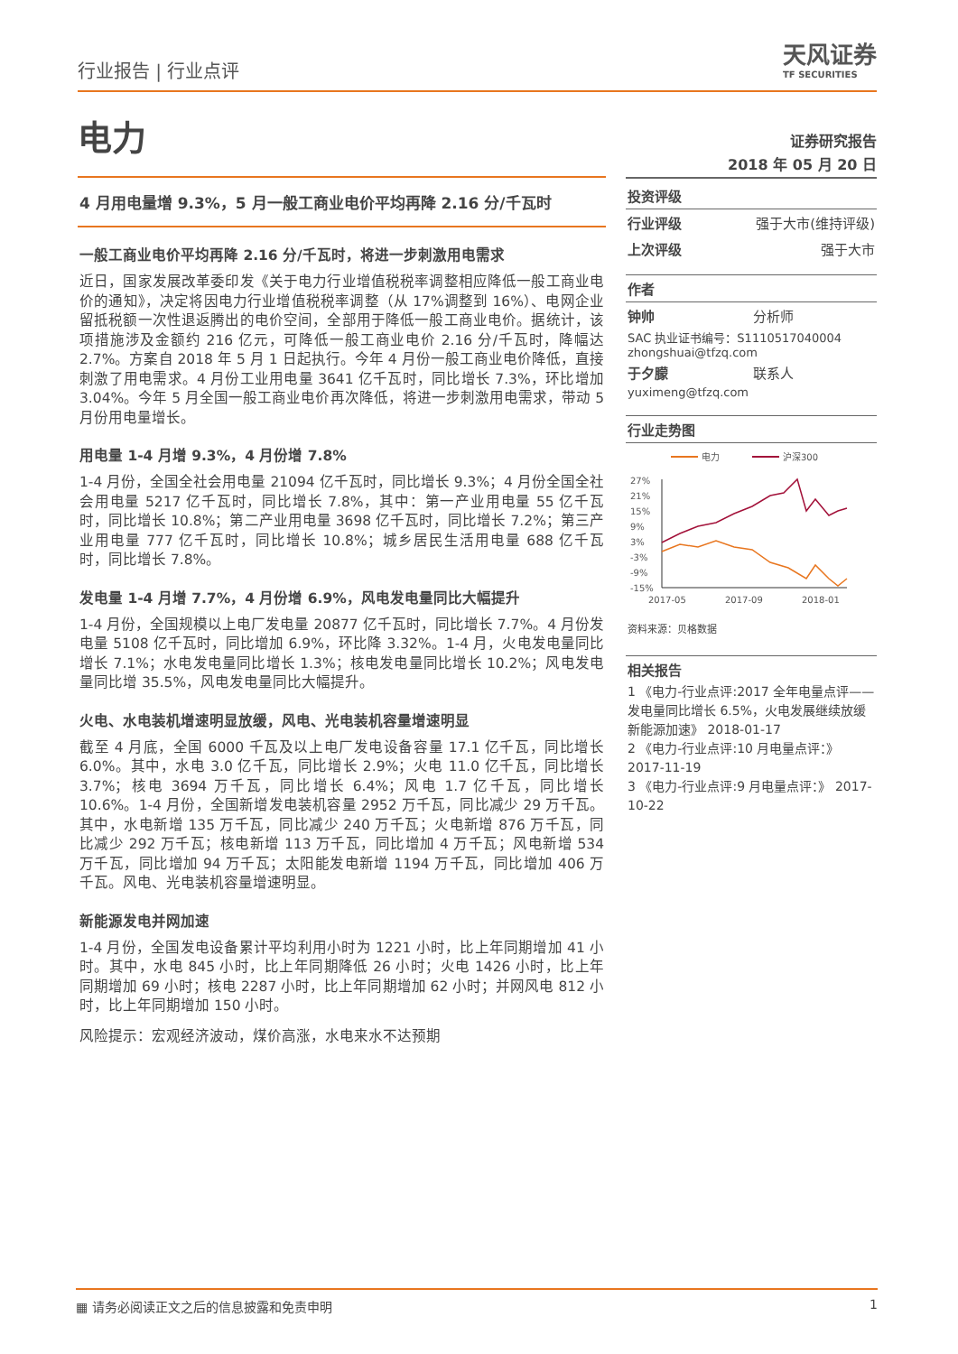行业报告 | 行业点评
天风证券
TF SECURITIES
电力
4 月用电量增 9.3%，5 月一般工商业电价平均再降 2.16 分/千瓦时
一般工商业电价平均再降 2.16 分/千瓦时，将进一步刺激用电需求
近日，国家发展改革委印发《关于电力行业增值税税率调整相应降低一般工商业电价的通知》，决定将因电力行业增值税税率调整（从 17%调整到 16%）、电网企业留抵税额一次性退返腾出的电价空间，全部用于降低一般工商业电价。据统计，该项措施涉及金额约 216 亿元，可降低一般工商业电价 2.16 分/千瓦时，降幅达 2.7%。方案自 2018 年 5 月 1 日起执行。今年 4 月份一般工商业电价降低，直接刺激了用电需求。4 月份工业用电量 3641 亿千瓦时，同比增长 7.3%，环比增加 3.04%。今年 5 月全国一般工商业电价再次降低，将进一步刺激用电需求，带动 5 月份用电量增长。
用电量 1-4 月增 9.3%，4 月份增 7.8%
1-4 月份，全国全社会用电量 21094 亿千瓦时，同比增长 9.3%；4 月份全国全社会用电量 5217 亿千瓦时，同比增长 7.8%，其中：第一产业用电量 55 亿千瓦时，同比增长 10.8%；第二产业用电量 3698 亿千瓦时，同比增长 7.2%；第三产业用电量 777 亿千瓦时，同比增长 10.8%；城乡居民生活用电量 688 亿千瓦时，同比增长 7.8%。
发电量 1-4 月增 7.7%，4 月份增 6.9%，风电发电量同比大幅提升
1-4 月份，全国规模以上电厂发电量 20877 亿千瓦时，同比增长 7.7%。4 月份发电量 5108 亿千瓦时，同比增加 6.9%，环比降 3.32%。1-4 月，火电发电量同比增长 7.1%；水电发电量同比增长 1.3%；核电发电量同比增长 10.2%；风电发电量同比增 35.5%，风电发电量同比大幅提升。
火电、水电装机增速明显放缓，风电、光电装机容量增速明显
截至 4 月底，全国 6000 千瓦及以上电厂发电设备容量 17.1 亿千瓦，同比增长 6.0%。其中，水电 3.0 亿千瓦，同比增长 2.9%；火电 11.0 亿千瓦，同比增长 3.7%；核电 3694 万千瓦，同比增长 6.4%；风电 1.7 亿千瓦，同比增长 10.6%。1-4 月份，全国新增发电装机容量 2952 万千瓦，同比减少 29 万千瓦。其中，水电新增 135 万千瓦，同比减少 240 万千瓦；火电新增 876 万千瓦，同比减少 292 万千瓦；核电新增 113 万千瓦，同比增加 4 万千瓦；风电新增 534 万千瓦，同比增加 94 万千瓦；太阳能发电新增 1194 万千瓦，同比增加 406 万千瓦。风电、光电装机容量增速明显。
新能源发电并网加速
1-4 月份，全国发电设备累计平均利用小时为 1221 小时，比上年同期增加 41 小时。其中，水电 845 小时，比上年同期降低 26 小时；火电 1426 小时，比上年同期增加 69 小时；核电 2287 小时，比上年同期增加 62 小时；并网风电 812 小时，比上年同期增加 150 小时。
风险提示：宏观经济波动，煤价高涨，水电来水不达预期
证券研究报告
2018 年 05 月 20 日
投资评级
行业评级 强于大市(维持评级)
上次评级 强于大市
作者
钟帅 分析师
SAC 执业证书编号：S1110517040004
zhongshuai@tfzq.com
于夕朦 联系人
yuximeng@tfzq.com
行业走势图
电力
沪深300
27%
21%
15%
9%
3%
-3%
-9%
-15%
2017-05
2017-09
2018-01
资料来源：贝格数据
相关报告
1 《电力-行业点评:2017 全年电量点评——发电量同比增长 6.5%，火电发展继续放缓新能源加速》 2018-01-17
2 《电力-行业点评:10 月电量点评：》 2017-11-19
3 《电力-行业点评:9 月电量点评：》 2017-10-22
▦ 请务必阅读正文之后的信息披露和免责申明 1